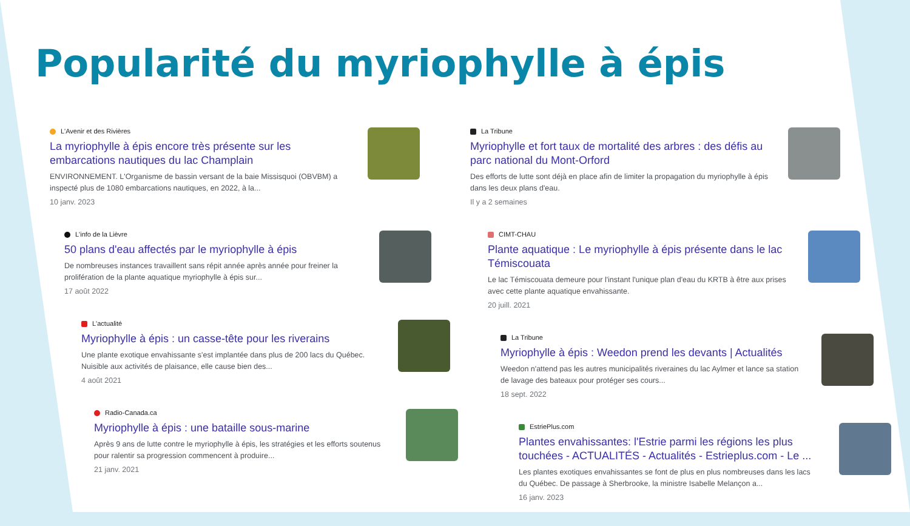Popularité du myriophylle à épis
L'Avenir et des Rivières
La myriophylle à épis encore très présente sur les embarcations nautiques du lac Champlain
ENVIRONNEMENT. L'Organisme de bassin versant de la baie Missisquoi (OBVBM) a inspecté plus de 1080 embarcations nautiques, en 2022, à la...
10 janv. 2023
L'info de la Lièvre
50 plans d'eau affectés par le myriophylle à épis
De nombreuses instances travaillent sans répit année après année pour freiner la prolifération de la plante aquatique myriophylle à épis sur...
17 août 2022
L'actualité
Myriophylle à épis : un casse-tête pour les riverains
Une plante exotique envahissante s'est implantée dans plus de 200 lacs du Québec. Nuisible aux activités de plaisance, elle cause bien des...
4 août 2021
Radio-Canada.ca
Myriophylle à épis : une bataille sous-marine
Après 9 ans de lutte contre le myriophylle à épis, les stratégies et les efforts soutenus pour ralentir sa progression commencent à produire...
21 janv. 2021
La Tribune
Myriophylle et fort taux de mortalité des arbres : des défis au parc national du Mont-Orford
Des efforts de lutte sont déjà en place afin de limiter la propagation du myriophylle à épis dans les deux plans d'eau.
Il y a 2 semaines
CIMT-CHAU
Plante aquatique : Le myriophylle à épis présente dans le lac Témiscouata
Le lac Témiscouata demeure pour l'instant l'unique plan d'eau du KRTB à être aux prises avec cette plante aquatique envahissante.
20 juill. 2021
La Tribune
Myriophylle à épis : Weedon prend les devants | Actualités
Weedon n'attend pas les autres municipalités riveraines du lac Aylmer et lance sa station de lavage des bateaux pour protéger ses cours...
18 sept. 2022
EstriePlus.com
Plantes envahissantes: l'Estrie parmi les régions les plus touchées - ACTUALITÉS - Actualités - Estrieplus.com - Le ...
Les plantes exotiques envahissantes se font de plus en plus nombreuses dans les lacs du Québec. De passage à Sherbrooke, la ministre Isabelle Melançon a...
16 janv. 2023